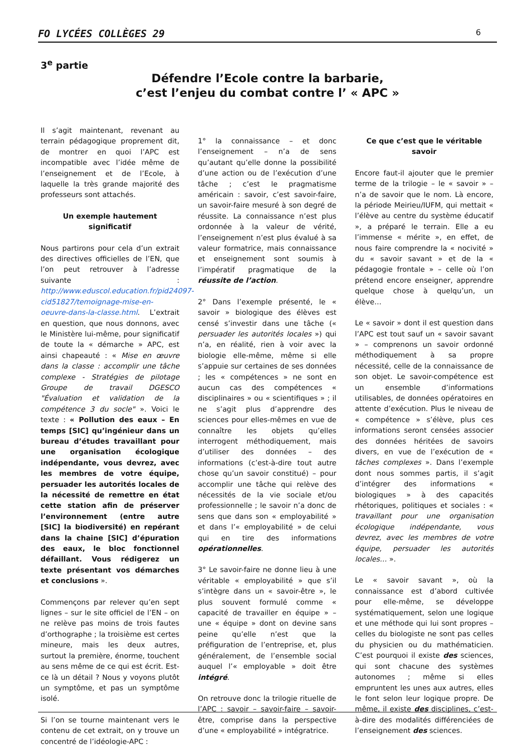FO LYCÉES COLLÈGES 29 6
3<sup>e</sup> partie
Défendre l’Ecole contre la barbarie,
c’est l’enjeu du combat contre l’ « APC »
Il s’agit maintenant, revenant au terrain pédagogique proprement dit, de montrer en quoi l’APC est incompatible avec l’idée même de l’enseignement et de l’Ecole, à laquelle la très grande majorité des professeurs sont attachés.
Un exemple hautement significatif
Nous partirons pour cela d’un extrait des directives officielles de l’EN, que l’on peut retrouver à l’adresse suivante : http://www.eduscol.education.fr/pid24097-cid51827/temoignage-mise-en-oeuvre-dans-la-classe.html. L’extrait en question, que nous donnons, avec le Ministère lui-même, pour significatif de toute la « démarche » APC, est ainsi chapeauté : « Mise en œuvre dans la classe : accomplir une tâche complexe - Stratégies de pilotage Groupe de travail DGESCO "Évaluation et validation de la compétence 3 du socle" ». Voici le texte : « Pollution des eaux – En temps [SIC] qu’ingénieur dans un bureau d’études travaillant pour une organisation écologique indépendante, vous devrez, avec les membres de votre équipe, persuader les autorités locales de la nécessité de remettre en état cette station afin de préserver l’environnement (entre autre [SIC] la biodiversité) en repérant dans la chaine [SIC] d’épuration des eaux, le bloc fonctionnel défaillant. Vous rédigerez un texte présentant vos démarches et conclusions ».
Commençons par relever qu’en sept lignes – sur le site officiel de l’EN – on ne relève pas moins de trois fautes d’orthographe ; la troisième est certes mineure, mais les deux autres, surtout la première, énorme, touchent au sens même de ce qui est écrit. Est-ce là un détail ? Nous y voyons plutôt un symptôme, et pas un symptôme isolé.
Si l’on se tourne maintenant vers le contenu de cet extrait, on y trouve un concentré de l’idéologie-APC :
1° la connaissance – et donc l’enseignement – n’a de sens qu’autant qu’elle donne la possibilité d’une action ou de l’exécution d’une tâche ; c’est le pragmatisme américain : savoir, c’est savoir-faire, un savoir-faire mesuré à son degré de réussite. La connaissance n’est plus ordonnée à la valeur de vérité, l’enseignement n’est plus évalué à sa valeur formatrice, mais connaissance et enseignement sont soumis à l’impératif pragmatique de la réussite de l’action.
2° Dans l’exemple présenté, le « savoir » biologique des élèves est censé s’investir dans une tâche (« persuader les autorités locales ») qui n’a, en réalité, rien à voir avec la biologie elle-même, même si elle s’appuie sur certaines de ses données ; les « compétences » ne sont en aucun cas des compétences « disciplinaires » ou « scientifiques » ; il ne s’agit plus d’apprendre des sciences pour elles-mêmes en vue de connaître les objets qu’elles interrogent méthodiquement, mais d’utiliser des données – des informations (c’est-à-dire tout autre chose qu’un savoir constitué) – pour accomplir une tâche qui relève des nécessités de la vie sociale et/ou professionnelle ; le savoir n’a donc de sens que dans son « employabilité » et dans l’« employabilité » de celui qui en tire des informations opérationnelles.
3° Le savoir-faire ne donne lieu à une véritable « employabilité » que s’il s’intègre dans un « savoir-être », le plus souvent formulé comme « capacité de travailler en équipe » – une « équipe » dont on devine sans peine qu’elle n’est que la préfiguration de l’entreprise, et, plus généralement, de l’ensemble social auquel l’« employable » doit être intégré.
On retrouve donc la trilogie rituelle de l’APC : savoir – savoir-faire – savoir-être, comprise dans la perspective d’une « employabilité » intégratrice.
Ce que c’est que le véritable savoir
Encore faut-il ajouter que le premier terme de la trilogie – le « savoir » – n’a de savoir que le nom. Là encore, la période Meirieu/IUFM, qui mettait « l’élève au centre du système éducatif », a préparé le terrain. Elle a eu l’immense « mérite », en effet, de nous faire comprendre la « nocivité » du « savoir savant » et de la « pédagogie frontale » – celle où l’on prétend encore enseigner, apprendre quelque chose à quelqu’un, un élève…
Le « savoir » dont il est question dans l’APC est tout sauf un « savoir savant » – comprenons un savoir ordonné méthodiquement à sa propre nécessité, celle de la connaissance de son objet. Le savoir-compétence est un ensemble d’informations utilisables, de données opératoires en attente d’exécution. Plus le niveau de « compétence » s’élève, plus ces informations seront censées associer des données héritées de savoirs divers, en vue de l’exécution de « tâches complexes ». Dans l’exemple dont nous sommes partis, il s’agit d’intégrer des informations « biologiques » à des capacités rhétoriques, politiques et sociales : « travaillant pour une organisation écologique indépendante, vous devrez, avec les membres de votre équipe, persuader les autorités locales… ».
Le « savoir savant », où la connaissance est d’abord cultivée pour elle-même, se développe systématiquement, selon une logique et une méthode qui lui sont propres – celles du biologiste ne sont pas celles du physicien ou du mathématicien. C’est pourquoi il existe des sciences, qui sont chacune des systèmes autonomes ; même si elles empruntent les unes aux autres, elles le font selon leur logique propre. De même, il existe des disciplines, c’est-à-dire des modalités différenciées de l’enseignement des sciences.